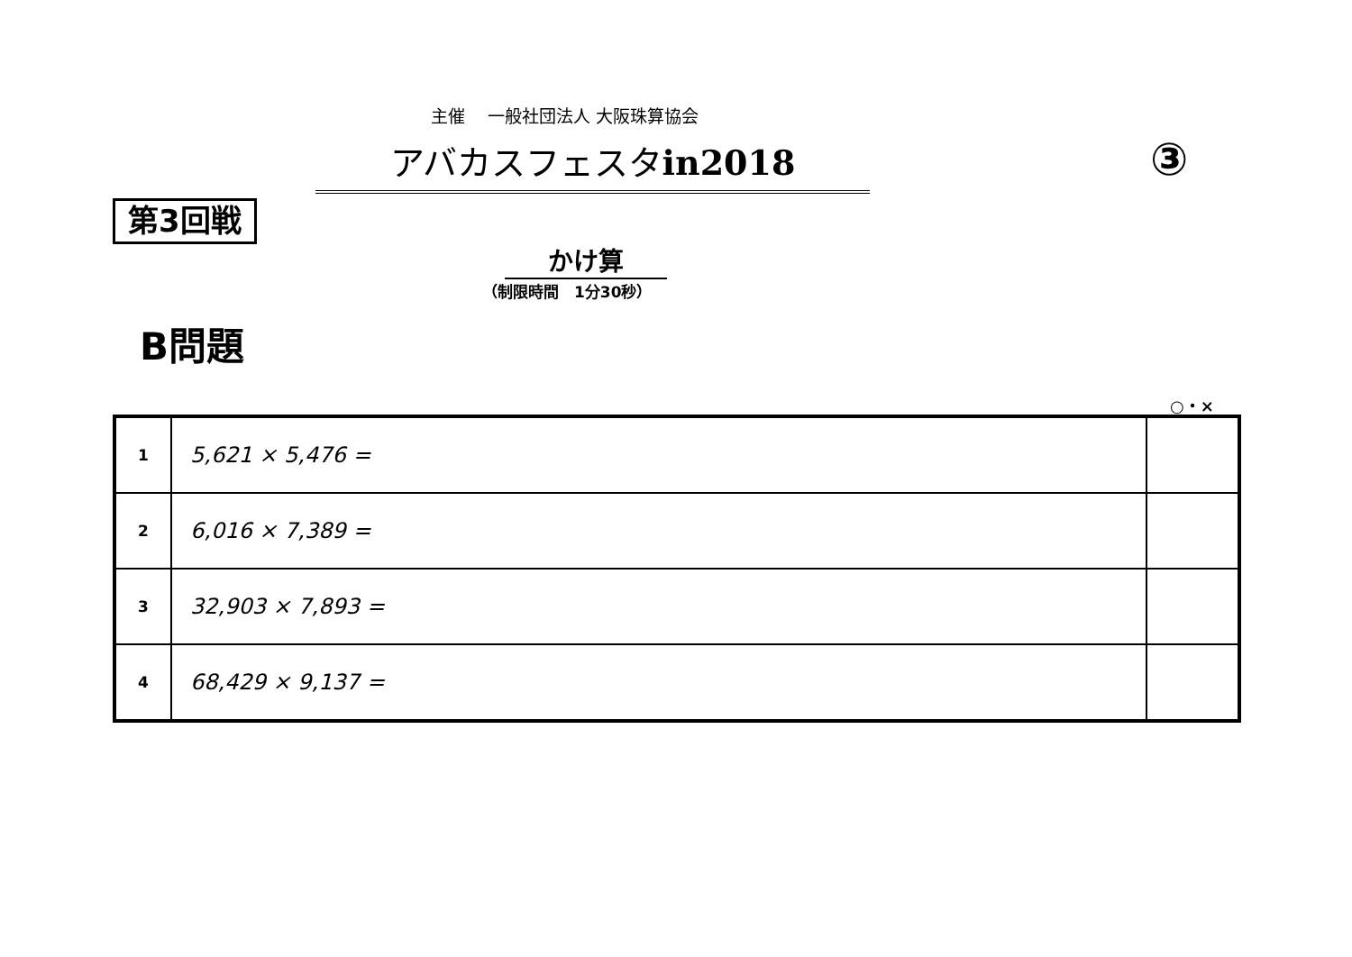主催　 一般社団法人 大阪珠算協会
アバカスフェスタin2018 ③
第3回戦
かけ算
（制限時間　1分30秒）
B問題
○・×
| 1 | 5,621 × 5,476 = | |
| 2 | 6,016 × 7,389 = | |
| 3 | 32,903 × 7,893 = | |
| 4 | 68,429 × 9,137 = | |